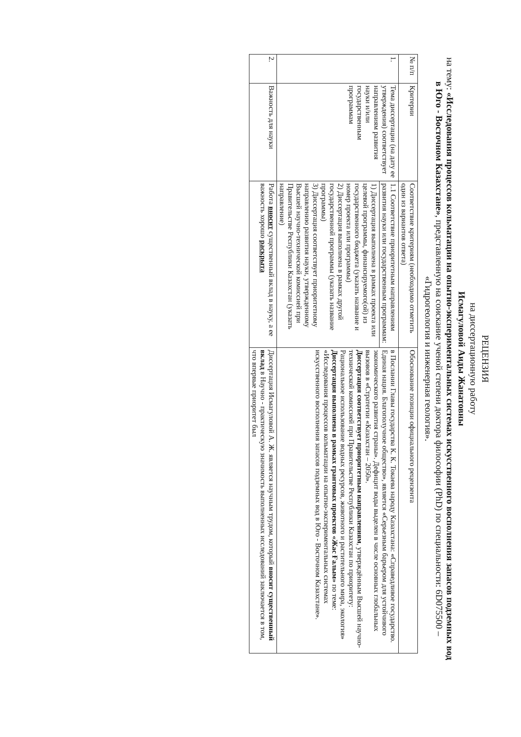РЕЦЕНЗИЯ
на диссертационную работу
Исмагуловой Аиды Жанатовны
на тему: «Исследования процессов кольматации на опытно-экспериментальных системах искусственного восполнения запасов подземных вод в Юго - Восточном Казахстане», представленную на соискание ученой степени доктора философии (PhD) по специальности: 6D075500 – «Гидрогеология и инженерная геология».
| № п/п | Критерии | Соответствие критериям (необходимо отметить один из вариантов ответа) | Обоснование позиции официального рецензента |
| --- | --- | --- | --- |
| 1. | Тема диссертации (на дату ее утверждения) соответствует направлениям развития науки и/или государственным программам | 1.1 Соответствие приоритетным направлениям развития науки или государственным программам: | в Послании Главы государства К. К. Токаева народу Казахстана: «Справедливое государство. Единая нация. Благополучное общество», является «Серьезным барьером для устойчивого экономического развития страны». Дефицит воды выделен в числе основных глобальных вызовов в «Стратегии «Казахстан – 2050». Диссертация соответствует приоритетным направлениям , утверждённым Высшей научно-технической комиссией при Правительстве Республики Казахстан по приоритету: Рациональное использование водных ресурсов, животного и растительного мира, экология» Диссертация выполнена в рамках грантовых проектов «Жас Ғалым» по теме: «Исследования процессов кольматации на опытно-экспериментальных системах искусственного восполнения запасов подземных вод в Юго - Восточном Казахстане». |
| | | 1) Диссертация выполнена в рамках проекта или целевой программы, финансируемого(ой) из государственного бюджета (указать название и номер проекта или программы) 2) Диссертация выполнена в рамках другой государственной программы (указать название программы) 3) Диссертация соответствует приоритетному направлению развития науки, утвержденному Высшей научно-технической комиссией при Правительстве Республики Казахстан (указать направление) | |
| 2. | Важность для науки | Работа вносит существенный вклад в науку, а ее важность хорошо раскрыта | Диссертация Исмагуловой А. Ж. является научным трудом, который вносит существенный вклад в Научно - практическую значимость выполненных исследований заключается в том, что впервые приоритет был |